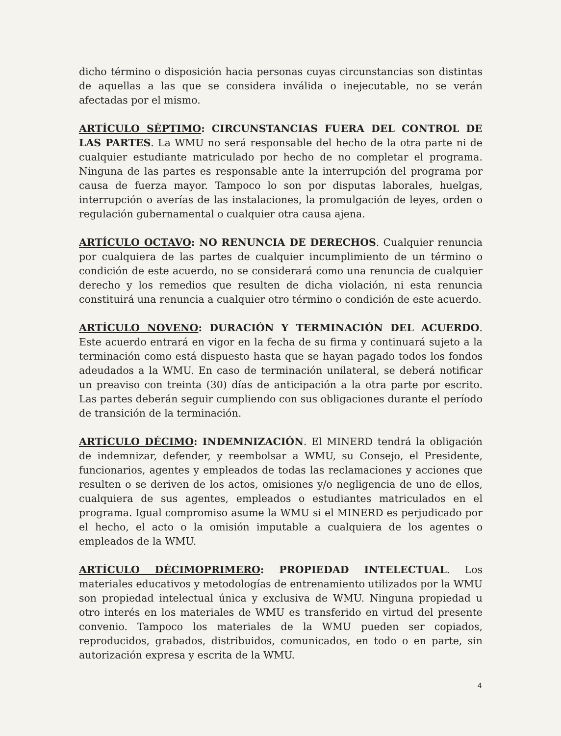dicho término o disposición hacia personas cuyas circunstancias son distintas de aquellas a las que se considera inválida o inejecutable, no se verán afectadas por el mismo.
ARTÍCULO SÉPTIMO: CIRCUNSTANCIAS FUERA DEL CONTROL DE LAS PARTES. La WMU no será responsable del hecho de la otra parte ni de cualquier estudiante matriculado por hecho de no completar el programa. Ninguna de las partes es responsable ante la interrupción del programa por causa de fuerza mayor. Tampoco lo son por disputas laborales, huelgas, interrupción o averías de las instalaciones, la promulgación de leyes, orden o regulación gubernamental o cualquier otra causa ajena.
ARTÍCULO OCTAVO: NO RENUNCIA DE DERECHOS. Cualquier renuncia por cualquiera de las partes de cualquier incumplimiento de un término o condición de este acuerdo, no se considerará como una renuncia de cualquier derecho y los remedios que resulten de dicha violación, ni esta renuncia constituirá una renuncia a cualquier otro término o condición de este acuerdo.
ARTÍCULO NOVENO: DURACIÓN Y TERMINACIÓN DEL ACUERDO. Este acuerdo entrará en vigor en la fecha de su firma y continuará sujeto a la terminación como está dispuesto hasta que se hayan pagado todos los fondos adeudados a la WMU. En caso de terminación unilateral, se deberá notificar un preaviso con treinta (30) días de anticipación a la otra parte por escrito. Las partes deberán seguir cumpliendo con sus obligaciones durante el período de transición de la terminación.
ARTÍCULO DÉCIMO: INDEMNIZACIÓN. El MINERD tendrá la obligación de indemnizar, defender, y reembolsar a WMU, su Consejo, el Presidente, funcionarios, agentes y empleados de todas las reclamaciones y acciones que resulten o se deriven de los actos, omisiones y/o negligencia de uno de ellos, cualquiera de sus agentes, empleados o estudiantes matriculados en el programa. Igual compromiso asume la WMU si el MINERD es perjudicado por el hecho, el acto o la omisión imputable a cualquiera de los agentes o empleados de la WMU.
ARTÍCULO DÉCIMOPRIMERO: PROPIEDAD INTELECTUAL. Los materiales educativos y metodologías de entrenamiento utilizados por la WMU son propiedad intelectual única y exclusiva de WMU. Ninguna propiedad u otro interés en los materiales de WMU es transferido en virtud del presente convenio. Tampoco los materiales de la WMU pueden ser copiados, reproducidos, grabados, distribuidos, comunicados, en todo o en parte, sin autorización expresa y escrita de la WMU.
4